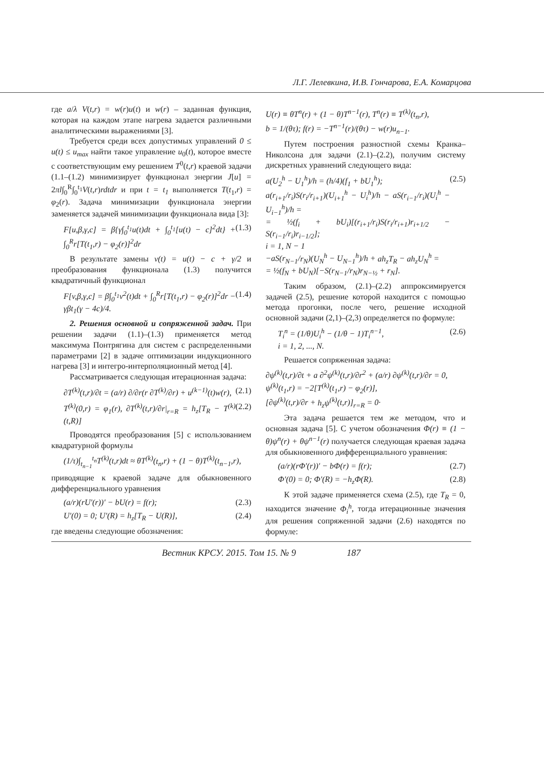Л.Г. Лелевкина, И.В. Гончарова, Е.А. Комарцова
где a/λ V(t,r) = w(r)u(t) и w(r) – заданная функция, которая на каждом этапе нагрева задается различными аналитическими выражениями [3].
Требуется среди всех допустимых управлений 0 ≤ u(t) ≤ u<sub>max</sub> найти такое управление u<sub>0</sub>(t), которое вместе с соответствующим ему решением T<sup>0</sup>(t,r) краевой задачи (1.1–(1.2) минимизирует функционал энергии J[u] = 2πl∫<sub>0</sub><sup>R</sup>∫<sub>0</sub><sup>t<sub>1</sub></sup>V(t,r)rdtdr и при t = t<sub>1</sub> выполняется T(t<sub>1</sub>,r) = φ<sub>2</sub>(r). Задача минимизации функционала энергии заменяется задачей минимизации функционала вида [3]:
F[u,β,γ,c] = β{γ∫<sub>0</sub><sup>t<sub>1</sub></sup>u(t)dt + ∫<sub>0</sub><sup>t<sub>1</sub></sup>[u(t) − c]<sup>2</sup>dt} + ∫<sub>0</sub><sup>R</sup>r[T(t<sub>1</sub>,r) − φ<sub>2</sub>(r)]<sup>2</sup>dr (1.3)
В результате замены v(t) = u(t) − c + γ/2 и преобразования функционала (1.3) получится квадратичный функционал
F[v,β,γ,c] = β∫<sub>0</sub><sup>t<sub>1</sub></sup>v<sup>2</sup>(t)dt + ∫<sub>0</sub><sup>R</sup>r[T(t<sub>1</sub>,r) − φ<sub>2</sub>(r)]<sup>2</sup>dr − γβt<sub>1</sub>(γ − 4c)/4. (1.4)
2. Решения основной и сопряженной задач. При решении задачи (1.1)–(1.3) применяется метод максимума Понтрягина для систем с распределенными параметрами [2] в задаче оптимизации индукционного нагрева [3] и интегро-интерполяционный метод [4].
Рассматривается следующая итерационная задача:
∂T<sup>(k)</sup>(t,r)/∂t = (a/r) ∂/∂r(r ∂T<sup>(k)</sup>/∂r) + u<sup>(k−1)</sup>(t)w(r), (2.1)
T<sup>(k)</sup>(0,r) = φ<sub>1</sub>(r), ∂T<sup>(k)</sup>(t,r)/∂r|<sub>r=R</sub> = h<sub>z</sub>[T<sub>R</sub> − T<sup>(k)</sup>(t,R)] (2.2)
Проводятся преобразования [5] с использованием квадратурной формулы
(1/τ)∫<sub>t<sub>n−1</sub></sub><sup>t<sub>n</sub></sup>T<sup>(k)</sup>(t,r)dt ≈ θT<sup>(k)</sup>(t<sub>n</sub>,r) + (1 − θ)T<sup>(k)</sup>(t<sub>n−1</sub>,r),
приводящие к краевой задаче для обыкновенного дифференциального уравнения
(a/r)(rU′(r))′ − bU(r) = f(r); (2.3)
U′(0) = 0; U′(R) = h<sub>z</sub>[T<sub>R</sub> − U(R)], (2.4)
где введены следующие обозначения:
U(r) ≡ θT<sup>n</sup>(r) + (1 − θ)T<sup>n−1</sup>(r), T<sup>n</sup>(r) ≡ T<sup>(k)</sup>(t<sub>n</sub>,r),
b = 1/(θτ); f(r) = −T<sup>n−1</sup>(r)/(θτ) − w(r)u<sub>n−1</sub>.
Путем построения разностной схемы Кранка–Николсона для задачи (2.1)–(2.2), получим систему дискретных уравнений следующего вида:
a(U<sub>2</sub><sup>h</sup> − U<sub>1</sub><sup>h</sup>)/h = (h/4)(f<sub>1</sub> + bU<sub>1</sub><sup>h</sup>);
a(r<sub>i+1</sub>/r<sub>i</sub>)S(r<sub>i</sub>/r<sub>i+1</sub>)(U<sub>i+1</sub><sup>h</sup> − U<sub>i</sub><sup>h</sup>)/h − aS(r<sub>i−1</sub>/r<sub>i</sub>)(U<sub>i</sub><sup>h</sup> − U<sub>i−1</sub><sup>h</sup>)/h =
= ½(f<sub>i</sub> + bU<sub>i</sub>)[(r<sub>i+1</sub>/r<sub>i</sub>)S(r<sub>i</sub>/r<sub>i+1</sub>)r<sub>i+1/2</sub> − S(r<sub>i−1</sub>/r<sub>i</sub>)r<sub>i−1/2</sub>];
i = 1, N − 1
−aS(r<sub>N−1</sub>/r<sub>N</sub>)(U<sub>N</sub><sup>h</sup> − U<sub>N−1</sub><sup>h</sup>)/h + ah<sub>z</sub>T<sub>R</sub> − ah<sub>z</sub>U<sub>N</sub><sup>h</sup> =
= ½(f<sub>N</sub> + bU<sub>N</sub>)[−S(r<sub>N−1</sub>/r<sub>N</sub>)r<sub>N−½</sub> + r<sub>N</sub>]. (2.5)
Таким образом, (2.1)–(2.2) аппроксимируется задачей (2.5), решение которой находится с помощью метода прогонки, после чего, решение исходной основной задачи (2,1)–(2,3) определяется по формуле:
T<sub>i</sub><sup>n</sup> = (1/θ)U<sub>i</sub><sup>h</sup> − (1/θ − 1)T<sub>i</sub><sup>n−1</sup>,
i = 1, 2, ..., N. (2.6)
Решается сопряженная задача:
∂ψ<sup>(k)</sup>(t,r)/∂t + a ∂<sup>2</sup>ψ<sup>(k)</sup>(t,r)/∂r<sup>2</sup> + (a/r) ∂ψ<sup>(k)</sup>(t,r)/∂r = 0,
ψ<sup>(k)</sup>(t<sub>1</sub>,r) = −2[T<sup>(k)</sup>(t<sub>1</sub>,r) − φ<sub>2</sub>(r)],
[∂ψ<sup>(k)</sup>(t,r)/∂r + h<sub>z</sub>ψ<sup>(k)</sup>(t,r)]<sub>r=R</sub> = 0·
Эта задача решается тем же методом, что и основная задача [5]. С учетом обозначения Φ(r) ≡ (1 − θ)ψ<sup>n</sup>(r) + θψ<sup>n−1</sup>(r) получается следующая краевая задача для обыкновенного дифференциального уравнения:
(a/r)(r Φ′(r))′ − b Φ(r) = f(r); (2.7)
Φ′(0) = 0; Φ′(R) = −h<sub>z</sub> Φ(R). (2.8)
К этой задаче применяется схема (2.5), где T<sub>R</sub> = 0, находится значение Φ<sub>i</sub><sup>h</sup>, тогда итерационные значения для решения сопряженной задачи (2.6) находятся по формуле:
Вестник КРСУ. 2015. Том 15. № 9 187